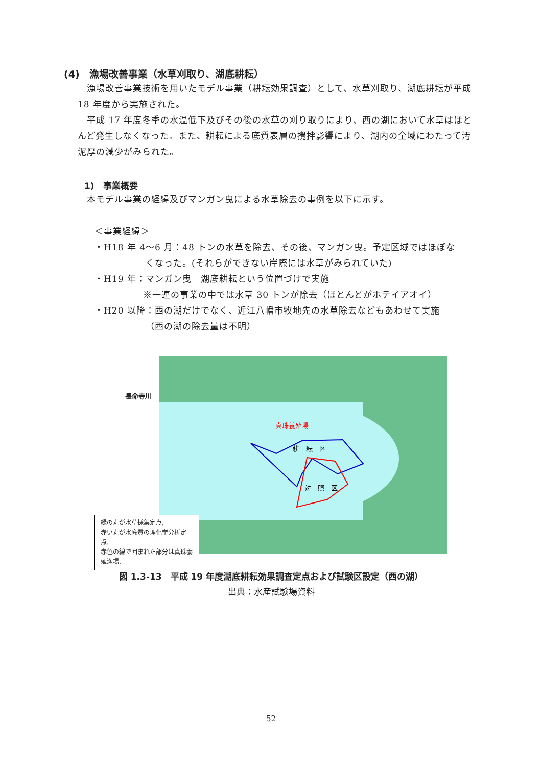(4)　漁場改善事業（水草刈取り、湖底耕耘）
漁場改善事業技術を用いたモデル事業（耕耘効果調査）として、水草刈取り、湖底耕耘が平成 18 年度から実施された。
平成 17 年度冬季の水温低下及びその後の水草の刈り取りにより、西の湖において水草はほとんど発生しなくなった。また、耕耘による底質表層の攪拌影響により、湖内の全域にわたって汚泥厚の減少がみられた。
1)　事業概要
本モデル事業の経緯及びマンガン曳による水草除去の事例を以下に示す。
＜事業経緯＞
・H18 年 4～6 月：48 トンの水草を除去、その後、マンガン曳。予定区域ではほぼな
くなった。(それらができない岸際には水草がみられていた)
・H19 年：マンガン曳　湖底耕耘という位置づけで実施
※一連の事業の中では水草 30 トンが除去（ほとんどがホテイアオイ）
・H20 以降：西の湖だけでなく、近江八幡市牧地先の水草除去などもあわせて実施
（西の湖の除去量は不明）
長命寺川
真珠養殖場
耕　耘　区
対　照　区
緑の丸が水草採集定点,
赤い丸が水底質の理化学分析定点.
赤色の線で囲まれた部分は真珠養殖漁場.
図 1.3-13　平成 19 年度湖底耕耘効果調査定点および試験区設定（西の湖）
出典：水産試験場資料
52